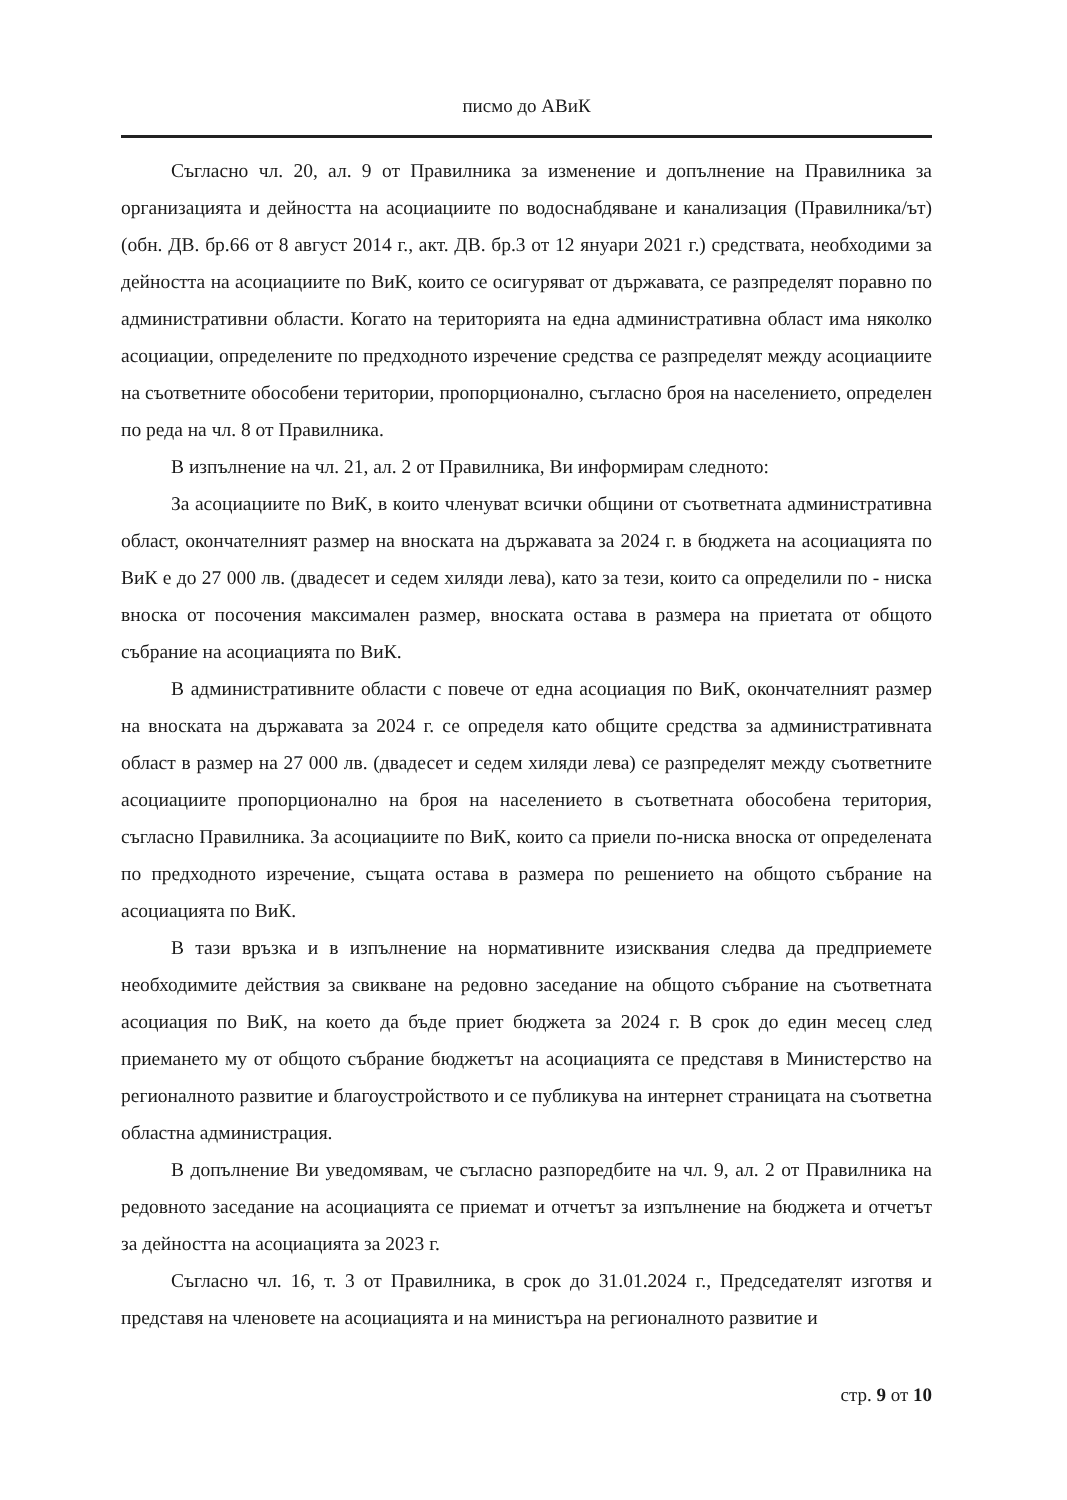писмо до АВиК
Съгласно чл. 20, ал. 9 от Правилника за изменение и допълнение на Правилника за организацията и дейността на асоциациите по водоснабдяване и канализация (Правилника/ът) (обн. ДВ. бр.66 от 8 август 2014 г., акт. ДВ. бр.3 от 12 януари 2021 г.) средствата, необходими за дейността на асоциациите по ВиК, които се осигуряват от държавата, се разпределят поравно по административни области. Когато на територията на една административна област има няколко асоциации, определените по предходното изречение средства се разпределят между асоциациите на съответните обособени територии, пропорционално, съгласно броя на населението, определен по реда на чл. 8 от Правилника.
В изпълнение на чл. 21, ал. 2 от Правилника, Ви информирам следното:
За асоциациите по ВиК, в които членуват всички общини от съответната административна област, окончателният размер на вноската на държавата за 2024 г. в бюджета на асоциацията по ВиК е до 27 000 лв. (двадесет и седем хиляди лева), като за тези, които са определили по - ниска вноска от посочения максимален размер, вноската остава в размера на приетата от общото събрание на асоциацията по ВиК.
В административните области с повече от една асоциация по ВиК, окончателният размер на вноската на държавата за 2024 г. се определя като общите средства за административната област в размер на 27 000 лв. (двадесет и седем хиляди лева) се разпределят между съответните асоциациите пропорционално на броя на населението в съответната обособена територия, съгласно Правилника. За асоциациите по ВиК, които са приели по-ниска вноска от определената по предходното изречение, същата остава в размера по решението на общото събрание на асоциацията по ВиК.
В тази връзка и в изпълнение на нормативните изисквания следва да предприемете необходимите действия за свикване на редовно заседание на общото събрание на съответната асоциация по ВиК, на което да бъде приет бюджета за 2024 г. В срок до един месец след приемането му от общото събрание бюджетът на асоциацията се представя в Министерство на регионалното развитие и благоустройството и се публикува на интернет страницата на съответна областна администрация.
В допълнение Ви уведомявам, че съгласно разпоредбите на чл. 9, ал. 2 от Правилника на редовното заседание на асоциацията се приемат и отчетът за изпълнение на бюджета и отчетът за дейността на асоциацията за 2023 г.
Съгласно чл. 16, т. 3 от Правилника, в срок до 31.01.2024 г., Председателят изготвя и представя на членовете на асоциацията и на министъра на регионалното развитие и
стр. 9 от 10